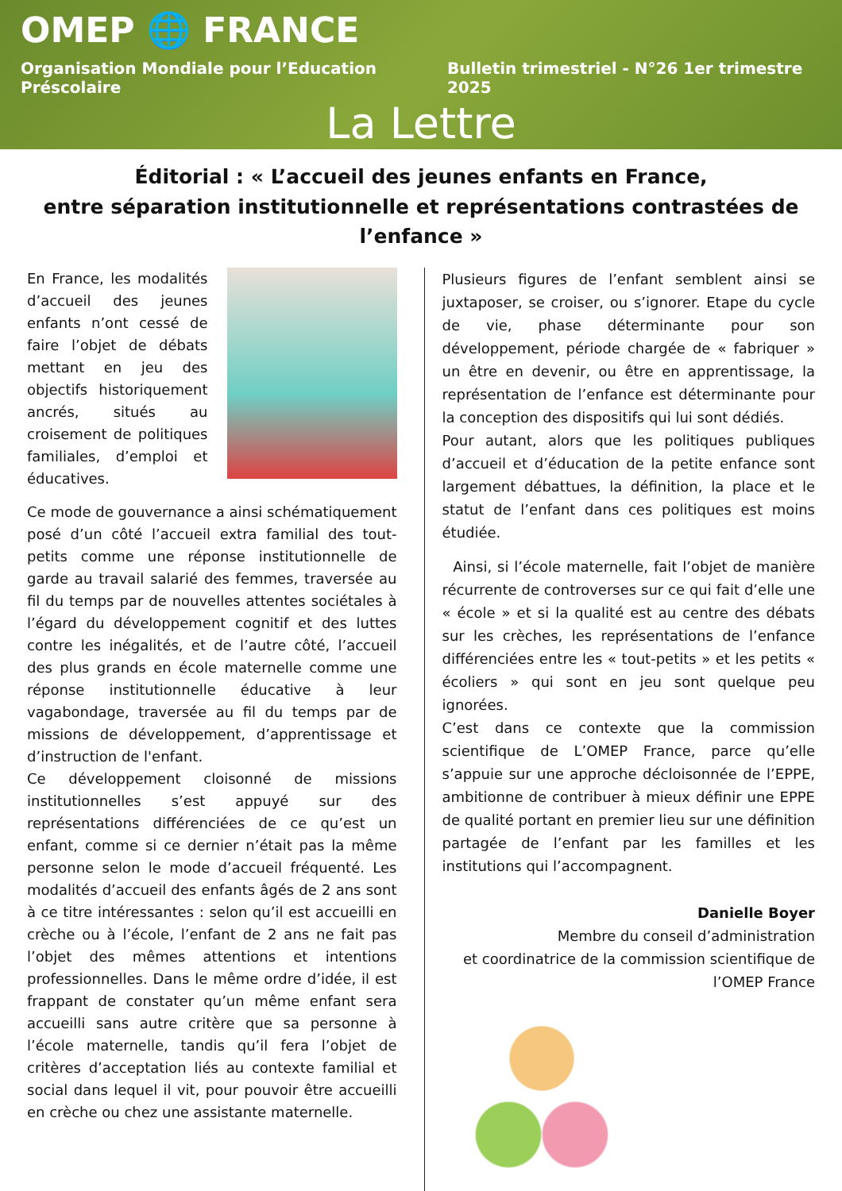OMEP 🌐 FRANCE
Organisation Mondiale pour l’Education Préscolaire Bulletin trimestriel - N°26 1er trimestre 2025
La Lettre
Éditorial : « L’accueil des jeunes enfants en France,
entre séparation institutionnelle et représentations contrastées de l’enfance »
En France, les modalités d’accueil des jeunes enfants n’ont cessé de faire l’objet de débats mettant en jeu des objectifs historiquement ancrés, situés au croisement de politiques familiales, d’emploi et éducatives.
Ce mode de gouvernance a ainsi schématiquement posé d’un côté l’accueil extra familial des tout-petits comme une réponse institutionnelle de garde au travail salarié des femmes, traversée au fil du temps par de nouvelles attentes sociétales à l’égard du développement cognitif et des luttes contre les inégalités, et de l’autre côté, l’accueil des plus grands en école maternelle comme une réponse institutionnelle éducative à leur vagabondage, traversée au fil du temps par de missions de développement, d’apprentissage et d’instruction de l'enfant.
Ce développement cloisonné de missions institutionnelles s’est appuyé sur des représentations différenciées de ce qu’est un enfant, comme si ce dernier n’était pas la même personne selon le mode d’accueil fréquenté. Les modalités d’accueil des enfants âgés de 2 ans sont à ce titre intéressantes : selon qu’il est accueilli en crèche ou à l’école, l’enfant de 2 ans ne fait pas l’objet des mêmes attentions et intentions professionnelles. Dans le même ordre d’idée, il est frappant de constater qu’un même enfant sera accueilli sans autre critère que sa personne à l’école maternelle, tandis qu’il fera l’objet de critères d’acceptation liés au contexte familial et social dans lequel il vit, pour pouvoir être accueilli en crèche ou chez une assistante maternelle.
Plusieurs figures de l’enfant semblent ainsi se juxtaposer, se croiser, ou s’ignorer. Etape du cycle de vie, phase déterminante pour son développement, période chargée de « fabriquer » un être en devenir, ou être en apprentissage, la représentation de l’enfance est déterminante pour la conception des dispositifs qui lui sont dédiés.
Pour autant, alors que les politiques publiques d’accueil et d’éducation de la petite enfance sont largement débattues, la définition, la place et le statut de l’enfant dans ces politiques est moins étudiée.
Ainsi, si l’école maternelle, fait l’objet de manière récurrente de controverses sur ce qui fait d’elle une « école » et si la qualité est au centre des débats sur les crèches, les représentations de l’enfance différenciées entre les « tout-petits » et les petits « écoliers » qui sont en jeu sont quelque peu ignorées.
C’est dans ce contexte que la commission scientifique de L’OMEP France, parce qu’elle s’appuie sur une approche décloisonnée de l’EPPE, ambitionne de contribuer à mieux définir une EPPE de qualité portant en premier lieu sur une définition partagée de l’enfant par les familles et les institutions qui l’accompagnent.
Danielle Boyer
Membre du conseil d’administration
et coordinatrice de la commission scientifique de l’OMEP France